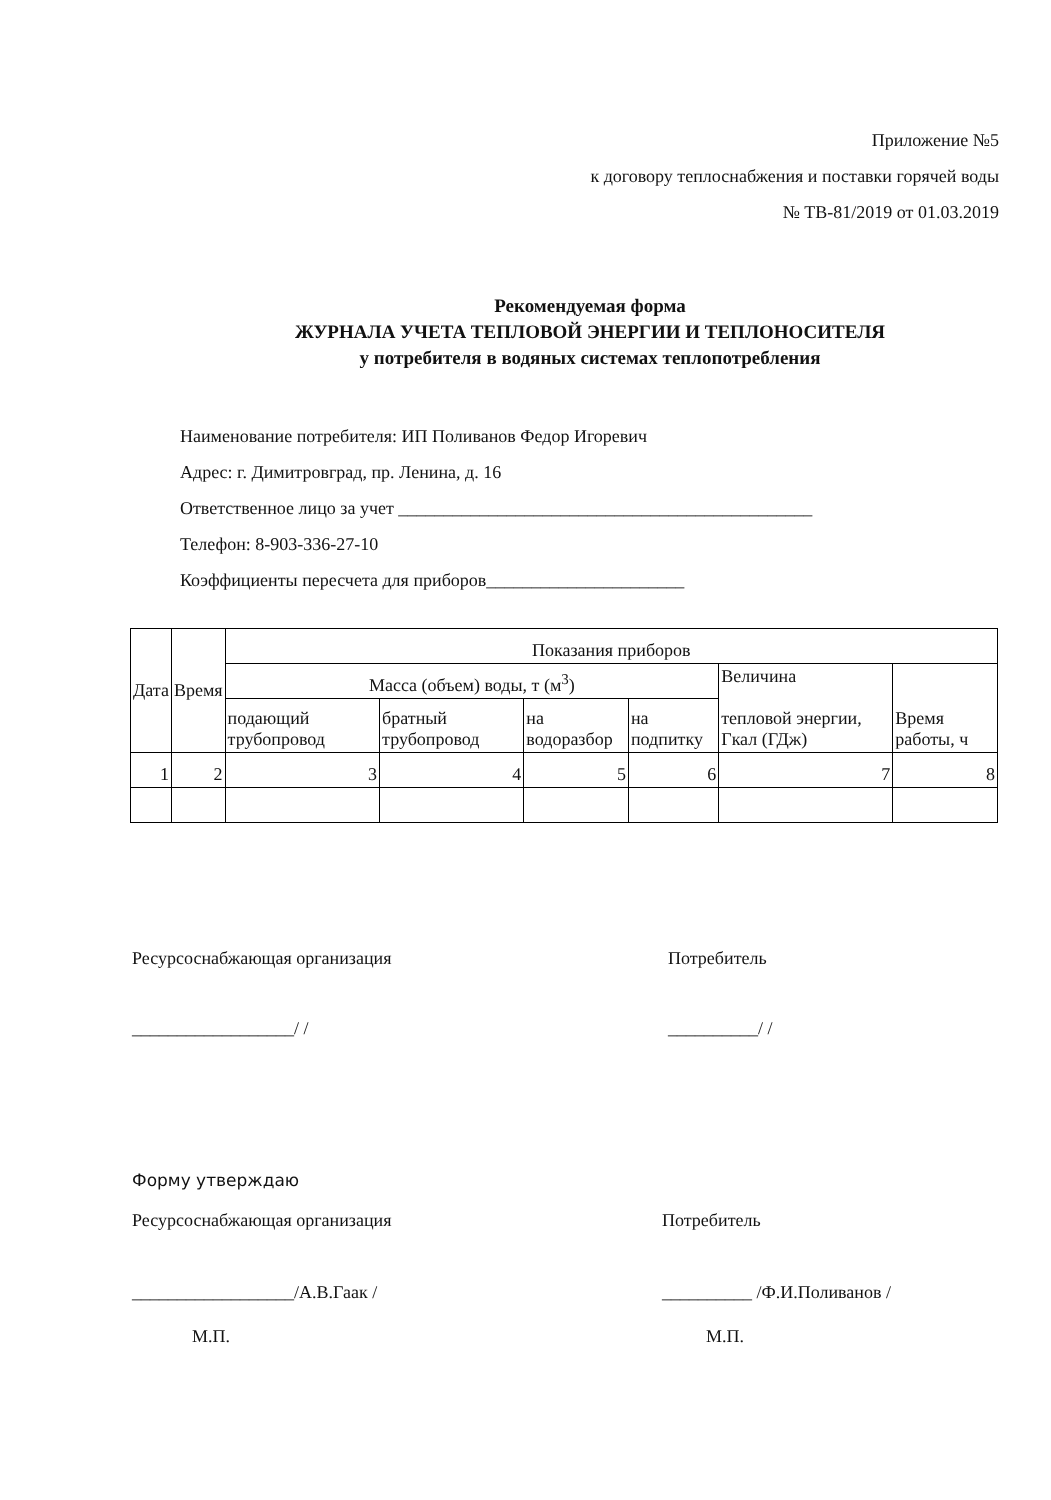Приложение №5
к договору теплоснабжения и поставки горячей воды
№ ТВ-81/2019 от 01.03.2019
Рекомендуемая форма
ЖУРНАЛА УЧЕТА ТЕПЛОВОЙ ЭНЕРГИИ И ТЕПЛОНОСИТЕЛЯ
у потребителя в водяных системах теплопотребления
Наименование потребителя: ИП Поливанов Федор Игоревич
Адрес: г. Димитровград, пр. Ленина, д. 16
Ответственное лицо за учет ______________________________________________
Телефон: 8-903-336-27-10
Коэффициенты пересчета для приборов______________________
| Дата | Время | Показания приборов | | | | | |
| --- | --- | --- | --- | --- | --- | --- | --- |
| | | Масса (объем) воды, т (м<sup>3</sup>) | | | | Величина тепловой энергии, Гкал (ГДж) | Время работы, ч |
| | | подающий трубопровод | братный трубопровод | на водоразбор | на подпитку | | |
| 1 | 2 | 3 | 4 | 5 | 6 | 7 | 8 |
Ресурсоснабжающая организация Потребитель
__________________/ / __________/ /
Форму утверждаю
Ресурсоснабжающая организация Потребитель
__________________/А.В.Гаак / __________ /Ф.И.Поливанов /
М.П. М.П.